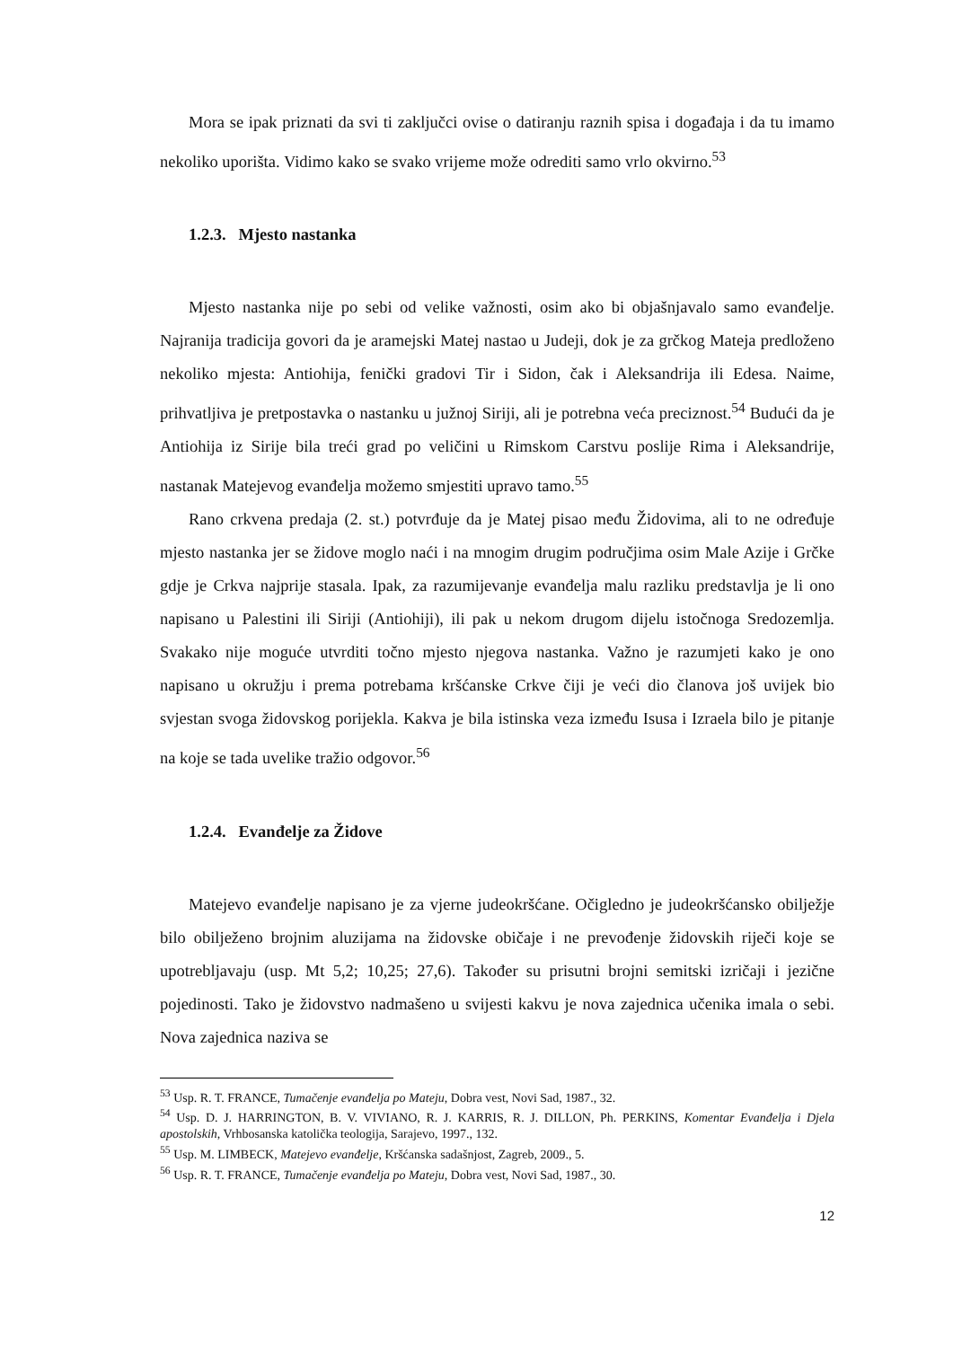Mora se ipak priznati da svi ti zaključci ovise o datiranju raznih spisa i događaja i da tu imamo nekoliko uporišta. Vidimo kako se svako vrijeme može odrediti samo vrlo okvirno.<sup>53</sup>
1.2.3. Mjesto nastanka
Mjesto nastanka nije po sebi od velike važnosti, osim ako bi objašnjavalo samo evanđelje. Najranija tradicija govori da je aramejski Matej nastao u Judeji, dok je za grčkog Mateja predloženo nekoliko mjesta: Antiohija, fenički gradovi Tir i Sidon, čak i Aleksandrija ili Edesa. Naime, prihvatljiva je pretpostavka o nastanku u južnoj Siriji, ali je potrebna veća preciznost.<sup>54</sup> Budući da je Antiohija iz Sirije bila treći grad po veličini u Rimskom Carstvu poslije Rima i Aleksandrije, nastanak Matejevog evanđelja možemo smjestiti upravo tamo.<sup>55</sup>
Rano crkvena predaja (2. st.) potvrđuje da je Matej pisao među Židovima, ali to ne određuje mjesto nastanka jer se židove moglo naći i na mnogim drugim područjima osim Male Azije i Grčke gdje je Crkva najprije stasala. Ipak, za razumijevanje evanđelja malu razliku predstavlja je li ono napisano u Palestini ili Siriji (Antiohiji), ili pak u nekom drugom dijelu istočnoga Sredozemlja. Svakako nije moguće utvrditi točno mjesto njegova nastanka. Važno je razumjeti kako je ono napisano u okružju i prema potrebama kršćanske Crkve čiji je veći dio članova još uvijek bio svjestan svoga židovskog porijekla. Kakva je bila istinska veza između Isusa i Izraela bilo je pitanje na koje se tada uvelike tražio odgovor.<sup>56</sup>
1.2.4. Evanđelje za Židove
Matejevo evanđelje napisano je za vjerne judeokršćane. Očigledno je judeokršćansko obilježje bilo obilježeno brojnim aluzijama na židovske običaje i ne prevođenje židovskih riječi koje se upotrebljavaju (usp. Mt 5,2; 10,25; 27,6). Također su prisutni brojni semitski izričaji i jezične pojedinosti. Tako je židovstvo nadmašeno u svijesti kakvu je nova zajednica učenika imala o sebi. Nova zajednica naziva se
<sup>53</sup> Usp. R. T. FRANCE, Tumačenje evanđelja po Mateju, Dobra vest, Novi Sad, 1987., 32.
<sup>54</sup> Usp. D. J. HARRINGTON, B. V. VIVIANO, R. J. KARRIS, R. J. DILLON, Ph. PERKINS, Komentar Evanđelja i Djela apostolskih, Vrhbosanska katolička teologija, Sarajevo, 1997., 132.
<sup>55</sup> Usp. M. LIMBECK, Matejevo evanđelje, Kršćanska sadašnjost, Zagreb, 2009., 5.
<sup>56</sup> Usp. R. T. FRANCE, Tumačenje evanđelja po Mateju, Dobra vest, Novi Sad, 1987., 30.
12